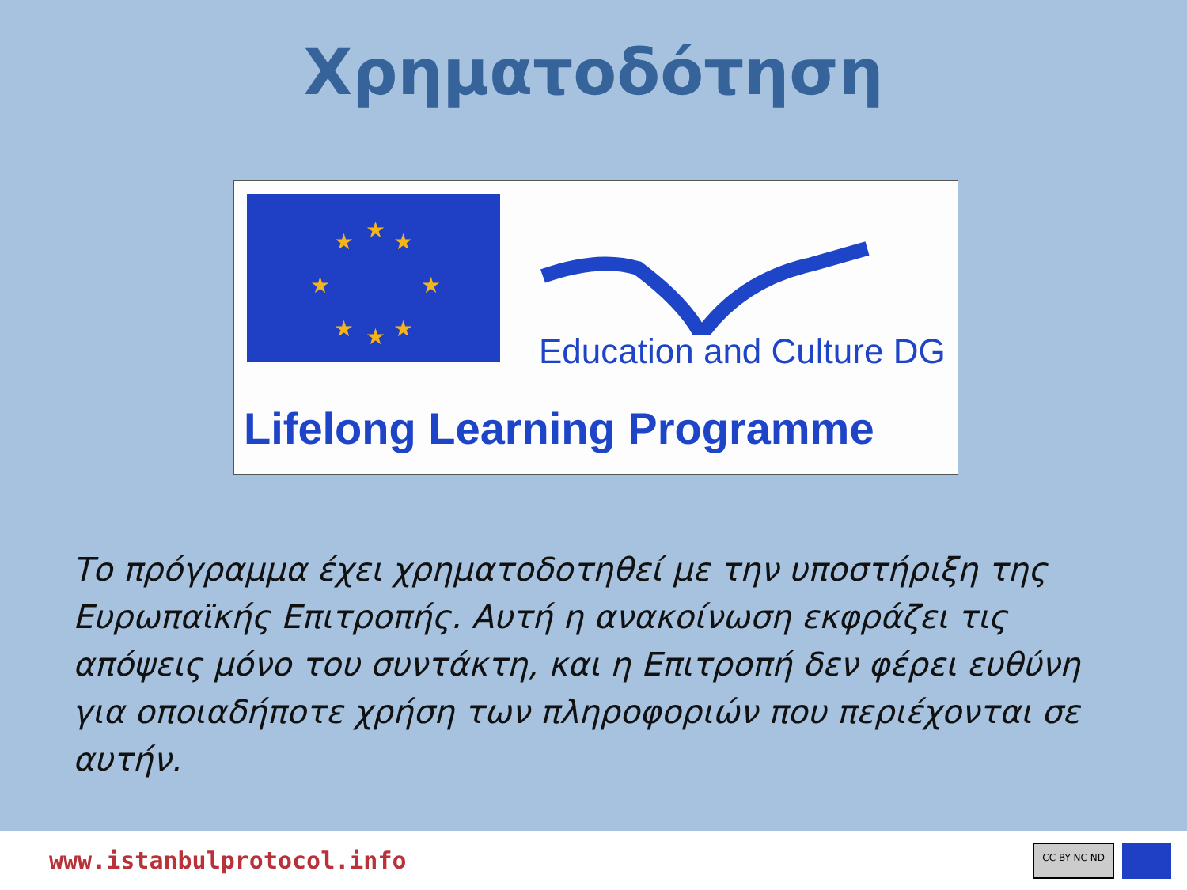Χρηματοδότηση
★
★
★
★
★
★
★
★
Education and Culture DG
Lifelong Learning Programme
Το πρόγραμμα έχει χρηματοδοτηθεί με την υποστήριξη της Ευρωπαϊκής Επιτροπής. Αυτή η ανακοίνωση εκφράζει τις απόψεις μόνο του συντάκτη, και η Επιτροπή δεν φέρει ευθύνη για οποιαδήποτε χρήση των πληροφοριών που περιέχονται σε αυτήν.
www.istanbulprotocol.info
CC BY NC ND